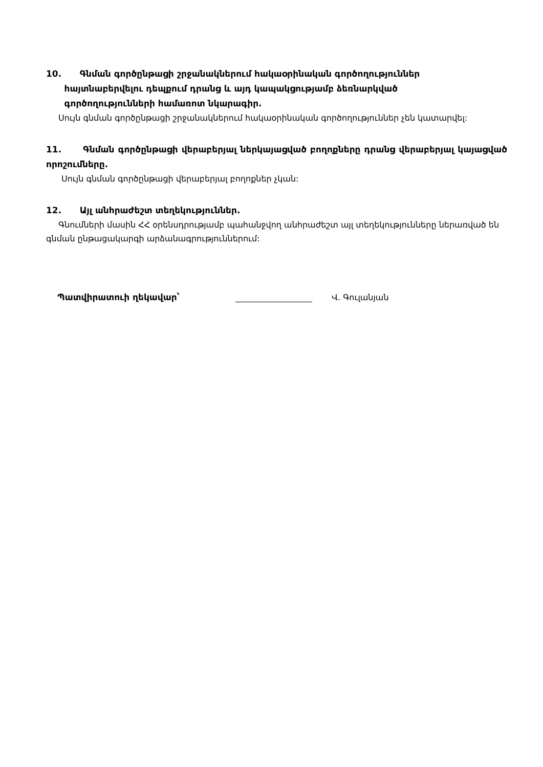10. Գնման գործընթացի շրջանակներում հակաօրինական գործողություններ
հայտնաբերվելու դեպքում դրանց և այդ կապակցությամբ ձեռնարկված
գործողությունների համառոտ նկարագիր.
Սույն գնման գործընթացի շրջանակներում հակաօրինական գործողություններ չեն կատարվել:
11. Գնման գործընթացի վերաբերյալ ներկայացված բողոքները դրանց վերաբերյալ կայացված որոշումները.
Սույն գնման գործընթացի վերաբերյալ բողոքներ չկան:
12. Այլ անհրաժեշտ տեղեկություններ.
Գնումների մասին ՀՀ օրենսդրությամբ պահանջվող անհրաժեշտ այլ տեղեկությունները ներառված են գնման ընթացակարգի արձանագրություններում:
Պատվիրատուի ղեկավար՝ Վ. Գուլանյան